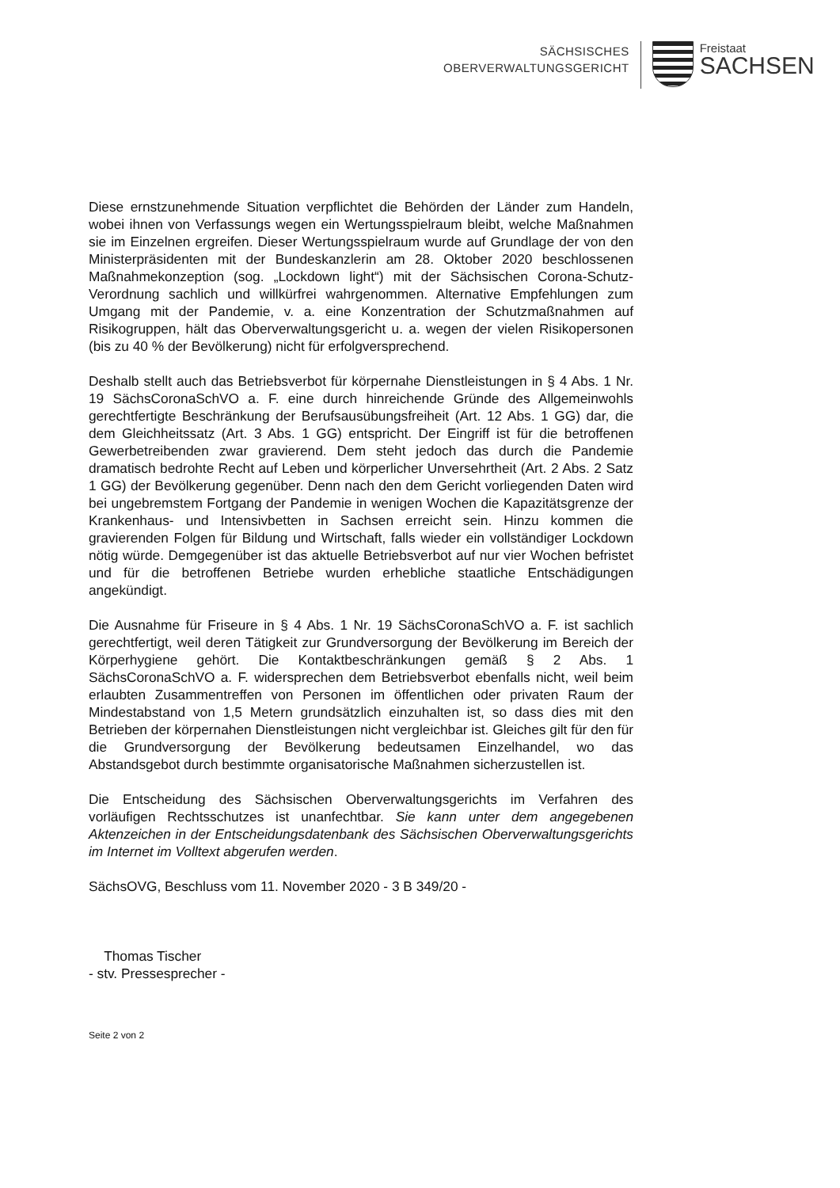SÄCHSISCHES
OBERVERWALTUNGSGERICHT
Freistaat
SACHSEN
Diese ernstzunehmende Situation verpflichtet die Behörden der Länder zum Handeln, wobei ihnen von Verfassungs wegen ein Wertungsspielraum bleibt, welche Maßnahmen sie im Einzelnen ergreifen. Dieser Wertungsspielraum wurde auf Grundlage der von den Ministerpräsidenten mit der Bundeskanzlerin am 28. Oktober 2020 beschlossenen Maßnahmekonzeption (sog. „Lockdown light“) mit der Sächsischen Corona-Schutz-Verordnung sachlich und willkürfrei wahrgenommen. Alternative Empfehlungen zum Umgang mit der Pandemie, v. a. eine Konzentration der Schutzmaßnahmen auf Risikogruppen, hält das Oberverwaltungsgericht u. a. wegen der vielen Risikopersonen (bis zu 40 % der Bevölkerung) nicht für erfolgversprechend.
Deshalb stellt auch das Betriebsverbot für körpernahe Dienstleistungen in § 4 Abs. 1 Nr. 19 SächsCoronaSchVO a. F. eine durch hinreichende Gründe des Allgemeinwohls gerechtfertigte Beschränkung der Berufsausübungsfreiheit (Art. 12 Abs. 1 GG) dar, die dem Gleichheitssatz (Art. 3 Abs. 1 GG) entspricht. Der Eingriff ist für die betroffenen Gewerbetreibenden zwar gravierend. Dem steht jedoch das durch die Pandemie dramatisch bedrohte Recht auf Leben und körperlicher Unversehrtheit (Art. 2 Abs. 2 Satz 1 GG) der Bevölkerung gegenüber. Denn nach den dem Gericht vorliegenden Daten wird bei ungebremstem Fortgang der Pandemie in wenigen Wochen die Kapazitätsgrenze der Krankenhaus- und Intensivbetten in Sachsen erreicht sein. Hinzu kommen die gravierenden Folgen für Bildung und Wirtschaft, falls wieder ein vollständiger Lockdown nötig würde. Demgegenüber ist das aktuelle Betriebsverbot auf nur vier Wochen befristet und für die betroffenen Betriebe wurden erhebliche staatliche Entschädigungen angekündigt.
Die Ausnahme für Friseure in § 4 Abs. 1 Nr. 19 SächsCoronaSchVO a. F. ist sachlich gerechtfertigt, weil deren Tätigkeit zur Grundversorgung der Bevölkerung im Bereich der Körperhygiene gehört. Die Kontaktbeschränkungen gemäß § 2 Abs. 1 SächsCoronaSchVO a. F. widersprechen dem Betriebsverbot ebenfalls nicht, weil beim erlaubten Zusammentreffen von Personen im öffentlichen oder privaten Raum der Mindestabstand von 1,5 Metern grundsätzlich einzuhalten ist, so dass dies mit den Betrieben der körpernahen Dienstleistungen nicht vergleichbar ist. Gleiches gilt für den für die Grundversorgung der Bevölkerung bedeutsamen Einzelhandel, wo das Abstandsgebot durch bestimmte organisatorische Maßnahmen sicherzustellen ist.
Die Entscheidung des Sächsischen Oberverwaltungsgerichts im Verfahren des vorläufigen Rechtsschutzes ist unanfechtbar. Sie kann unter dem angegebenen Aktenzeichen in der Entscheidungsdatenbank des Sächsischen Oberverwaltungsgerichts im Internet im Volltext abgerufen werden.
SächsOVG, Beschluss vom 11. November 2020 - 3 B 349/20 -
Thomas Tischer
- stv. Pressesprecher -
Seite 2 von 2